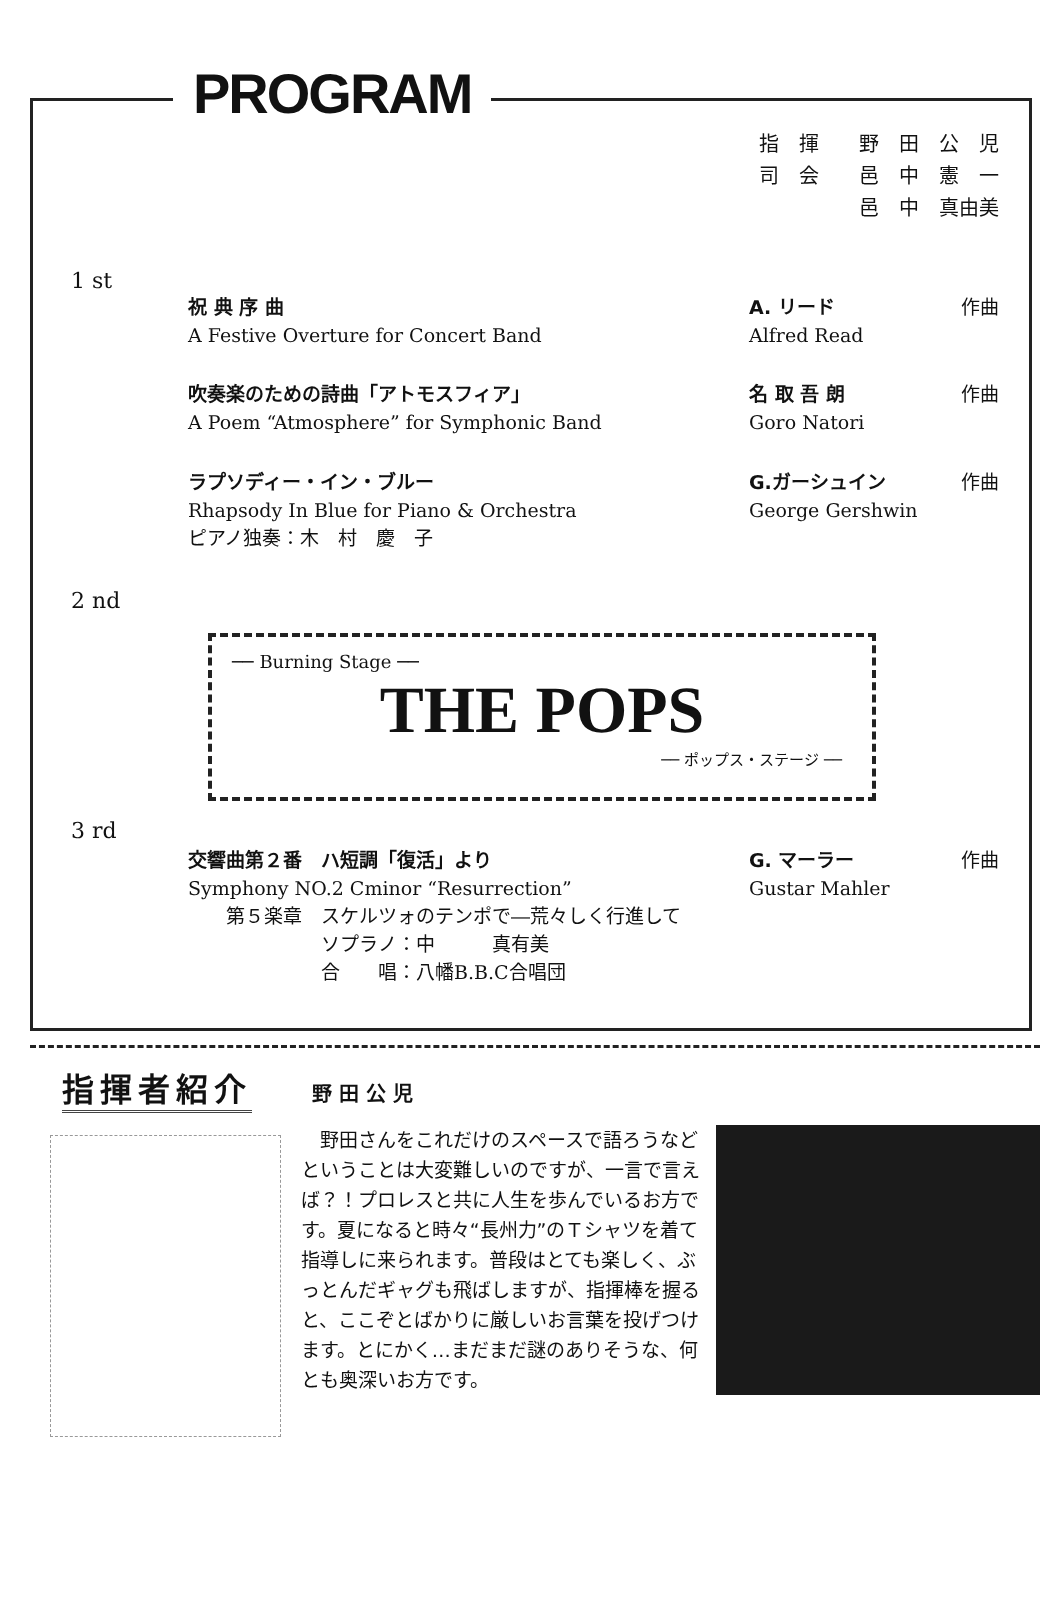PROGRAM
指　揮　　野　田　公　児
司　会　　邑　中　憲　一
　　　　　邑　中　真由美
1 st
祝 典 序 曲
A Festive Overture for Concert Band
A. リード
Alfred Read
作曲
吹奏楽のための詩曲「アトモスフィア」
A Poem “Atmosphere” for Symphonic Band
名 取 吾 朗
Goro Natori
作曲
ラプソディー・イン・ブルー
Rhapsody In Blue for Piano & Orchestra
ピアノ独奏：木　村　慶　子
G.ガーシュイン
George Gershwin
作曲
2 nd
── Burning Stage ──
THE POPS
── ポップス・ステージ ──
3 rd
交響曲第２番　ハ短調「復活」より
Symphony NO.2 Cminor “Resurrection”
　　第５楽章　スケルツォのテンポで―荒々しく行進して
　　　　　　　ソプラノ：中　　　真有美
　　　　　　　合　　唱：八幡B.B.C合唱団
G. マーラー
Gustar Mahler
作曲
指揮者紹介
野 田 公 児
　野田さんをこれだけのスペースで語ろうなどということは大変難しいのですが、一言で言えば？！プロレスと共に人生を歩んでいるお方です。夏になると時々“長州力”のＴシャツを着て指導しに来られます。普段はとても楽しく、ぶっとんだギャグも飛ばしますが、指揮棒を握ると、ここぞとばかりに厳しいお言葉を投げつけます。とにかく…まだまだ謎のありそうな、何とも奥深いお方です。